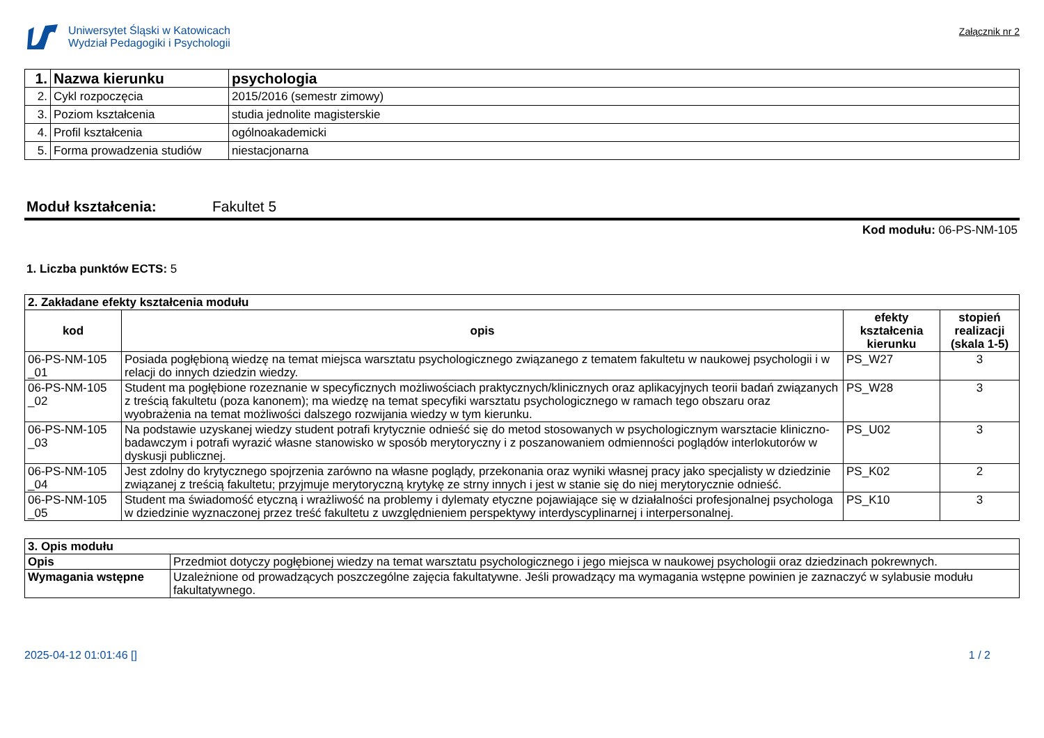Uniwersytet Śląski w Katowicach
Wydział Pedagogiki i Psychologii
Załącznik nr 2
| 1. | Nazwa kierunku | psychologia |
| 2. | Cykl rozpoczęcia | 2015/2016 (semestr zimowy) |
| 3. | Poziom kształcenia | studia jednolite magisterskie |
| 4. | Profil kształcenia | ogólnoakademicki |
| 5. | Forma prowadzenia studiów | niestacjonarna |
Moduł kształcenia: Fakultet 5
Kod modułu: 06-PS-NM-105
1. Liczba punktów ECTS: 5
| 2. Zakładane efekty kształcenia modułu | | | |
| kod | opis | efekty kształcenia kierunku | stopień realizacji (skala 1-5) |
| 06-PS-NM-105 _01 | Posiada pogłębioną wiedzę na temat miejsca warsztatu psychologicznego związanego z tematem fakultetu w naukowej psychologii i w relacji do innych dziedzin wiedzy. | PS_W27 | 3 |
| 06-PS-NM-105 _02 | Student ma pogłębione rozeznanie w specyficznych możliwościach praktycznych/klinicznych oraz aplikacyjnych teorii badań związanych z treścią fakultetu (poza kanonem); ma wiedzę na temat specyfiki warsztatu psychologicznego w ramach tego obszaru oraz wyobrażenia na temat możliwości dalszego rozwijania wiedzy w tym kierunku. | PS_W28 | 3 |
| 06-PS-NM-105 _03 | Na podstawie uzyskanej wiedzy student potrafi krytycznie odnieść się do metod stosowanych w psychologicznym warsztacie kliniczno-badawczym i potrafi wyrazić własne stanowisko w sposób merytoryczny i z poszanowaniem odmienności poglądów interlokutorów w dyskusji publicznej. | PS_U02 | 3 |
| 06-PS-NM-105 _04 | Jest zdolny do krytycznego spojrzenia zarówno na własne poglądy, przekonania oraz wyniki własnej pracy jako specjalisty w dziedzinie związanej z treścią fakultetu; przyjmuje merytoryczną krytykę ze strny innych i jest w stanie się do niej merytorycznie odnieść. | PS_K02 | 2 |
| 06-PS-NM-105 _05 | Student ma świadomość etyczną i wrażliwość na problemy i dylematy etyczne pojawiające się w działalności profesjonalnej psychologa w dziedzinie wyznaczonej przez treść fakultetu z uwzględnieniem perspektywy interdyscyplinarnej i interpersonalnej. | PS_K10 | 3 |
| 3. Opis modułu | |
| Opis | Przedmiot dotyczy pogłębionej wiedzy na temat warsztatu psychologicznego i jego miejsca w naukowej psychologii oraz dziedzinach pokrewnych. |
| Wymagania wstępne | Uzależnione od prowadzących poszczególne zajęcia fakultatywne. Jeśli prowadzący ma wymagania wstępne powinien je zaznaczyć w sylabusie modułu fakultatywnego. |
2025-04-12 01:01:46 [] 1 / 2